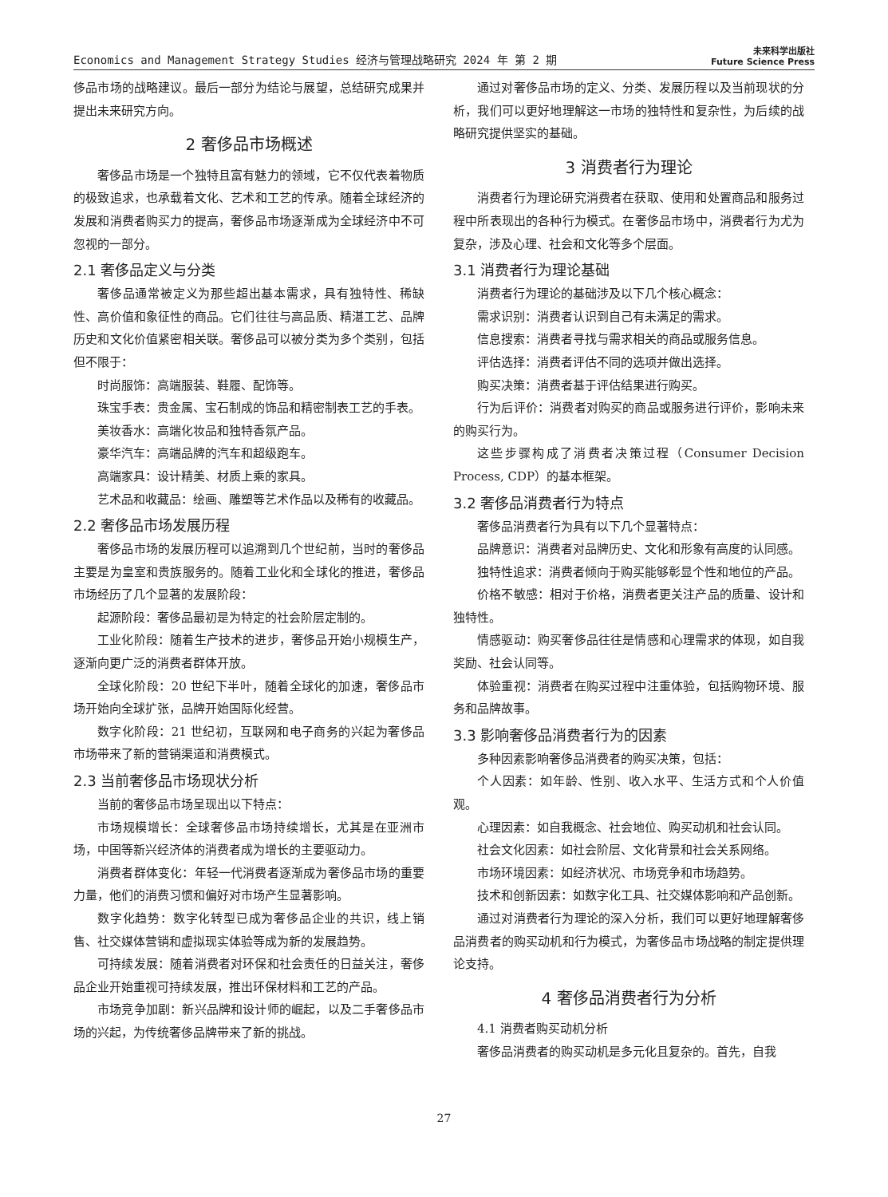Economics and Management Strategy Studies 经济与管理战略研究 2024 年 第 2 期 未来科学出版社
Future Science Press
侈品市场的战略建议。最后一部分为结论与展望，总结研究成果并提出未来研究方向。
2 奢侈品市场概述
奢侈品市场是一个独特且富有魅力的领域，它不仅代表着物质的极致追求，也承载着文化、艺术和工艺的传承。随着全球经济的发展和消费者购买力的提高，奢侈品市场逐渐成为全球经济中不可忽视的一部分。
2.1 奢侈品定义与分类
奢侈品通常被定义为那些超出基本需求，具有独特性、稀缺性、高价值和象征性的商品。它们往往与高品质、精湛工艺、品牌历史和文化价值紧密相关联。奢侈品可以被分类为多个类别，包括但不限于：
时尚服饰：高端服装、鞋履、配饰等。
珠宝手表：贵金属、宝石制成的饰品和精密制表工艺的手表。
美妆香水：高端化妆品和独特香氛产品。
豪华汽车：高端品牌的汽车和超级跑车。
高端家具：设计精美、材质上乘的家具。
艺术品和收藏品：绘画、雕塑等艺术作品以及稀有的收藏品。
2.2 奢侈品市场发展历程
奢侈品市场的发展历程可以追溯到几个世纪前，当时的奢侈品主要是为皇室和贵族服务的。随着工业化和全球化的推进，奢侈品市场经历了几个显著的发展阶段：
起源阶段：奢侈品最初是为特定的社会阶层定制的。
工业化阶段：随着生产技术的进步，奢侈品开始小规模生产，逐渐向更广泛的消费者群体开放。
全球化阶段：20 世纪下半叶，随着全球化的加速，奢侈品市场开始向全球扩张，品牌开始国际化经营。
数字化阶段：21 世纪初，互联网和电子商务的兴起为奢侈品市场带来了新的营销渠道和消费模式。
2.3 当前奢侈品市场现状分析
当前的奢侈品市场呈现出以下特点：
市场规模增长：全球奢侈品市场持续增长，尤其是在亚洲市场，中国等新兴经济体的消费者成为增长的主要驱动力。
消费者群体变化：年轻一代消费者逐渐成为奢侈品市场的重要力量，他们的消费习惯和偏好对市场产生显著影响。
数字化趋势：数字化转型已成为奢侈品企业的共识，线上销售、社交媒体营销和虚拟现实体验等成为新的发展趋势。
可持续发展：随着消费者对环保和社会责任的日益关注，奢侈品企业开始重视可持续发展，推出环保材料和工艺的产品。
市场竞争加剧：新兴品牌和设计师的崛起，以及二手奢侈品市场的兴起，为传统奢侈品牌带来了新的挑战。
通过对奢侈品市场的定义、分类、发展历程以及当前现状的分析，我们可以更好地理解这一市场的独特性和复杂性，为后续的战略研究提供坚实的基础。
3 消费者行为理论
消费者行为理论研究消费者在获取、使用和处置商品和服务过程中所表现出的各种行为模式。在奢侈品市场中，消费者行为尤为复杂，涉及心理、社会和文化等多个层面。
3.1 消费者行为理论基础
消费者行为理论的基础涉及以下几个核心概念：
需求识别：消费者认识到自己有未满足的需求。
信息搜索：消费者寻找与需求相关的商品或服务信息。
评估选择：消费者评估不同的选项并做出选择。
购买决策：消费者基于评估结果进行购买。
行为后评价：消费者对购买的商品或服务进行评价，影响未来的购买行为。
这些步骤构成了消费者决策过程（Consumer Decision Process, CDP）的基本框架。
3.2 奢侈品消费者行为特点
奢侈品消费者行为具有以下几个显著特点：
品牌意识：消费者对品牌历史、文化和形象有高度的认同感。
独特性追求：消费者倾向于购买能够彰显个性和地位的产品。
价格不敏感：相对于价格，消费者更关注产品的质量、设计和独特性。
情感驱动：购买奢侈品往往是情感和心理需求的体现，如自我奖励、社会认同等。
体验重视：消费者在购买过程中注重体验，包括购物环境、服务和品牌故事。
3.3 影响奢侈品消费者行为的因素
多种因素影响奢侈品消费者的购买决策，包括：
个人因素：如年龄、性别、收入水平、生活方式和个人价值观。
心理因素：如自我概念、社会地位、购买动机和社会认同。
社会文化因素：如社会阶层、文化背景和社会关系网络。
市场环境因素：如经济状况、市场竞争和市场趋势。
技术和创新因素：如数字化工具、社交媒体影响和产品创新。
通过对消费者行为理论的深入分析，我们可以更好地理解奢侈品消费者的购买动机和行为模式，为奢侈品市场战略的制定提供理论支持。
4 奢侈品消费者行为分析
4.1 消费者购买动机分析
奢侈品消费者的购买动机是多元化且复杂的。首先，自我
27